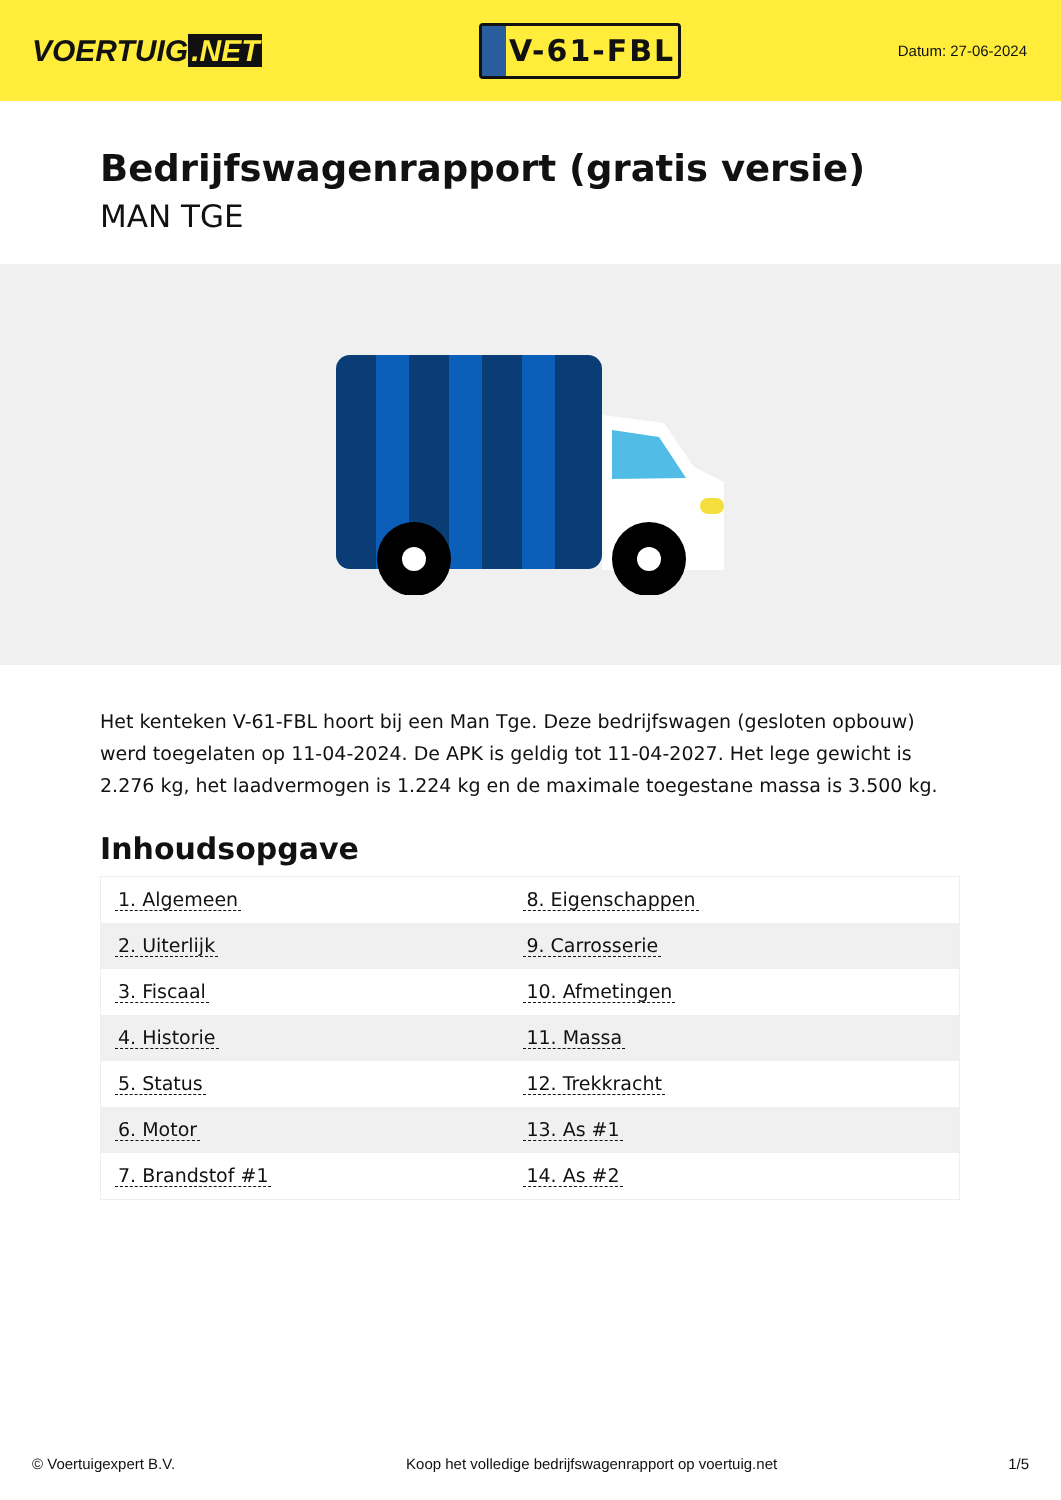VOERTUIG.NET
V-61-FBL
Datum: 27-06-2024
Bedrijfswagenrapport (gratis versie)
MAN TGE
Het kenteken V-61-FBL hoort bij een Man Tge. Deze bedrijfswagen (gesloten opbouw) werd toegelaten op 11-04-2024. De APK is geldig tot 11-04-2027. Het lege gewicht is 2.276 kg, het laadvermogen is 1.224 kg en de maximale toegestane massa is 3.500 kg.
Inhoudsopgave
| 1. Algemeen | 8. Eigenschappen |
| 2. Uiterlijk | 9. Carrosserie |
| 3. Fiscaal | 10. Afmetingen |
| 4. Historie | 11. Massa |
| 5. Status | 12. Trekkracht |
| 6. Motor | 13. As #1 |
| 7. Brandstof #1 | 14. As #2 |
© Voertuigexpert B.V. Koop het volledige bedrijfswagenrapport op voertuig.net 1/5